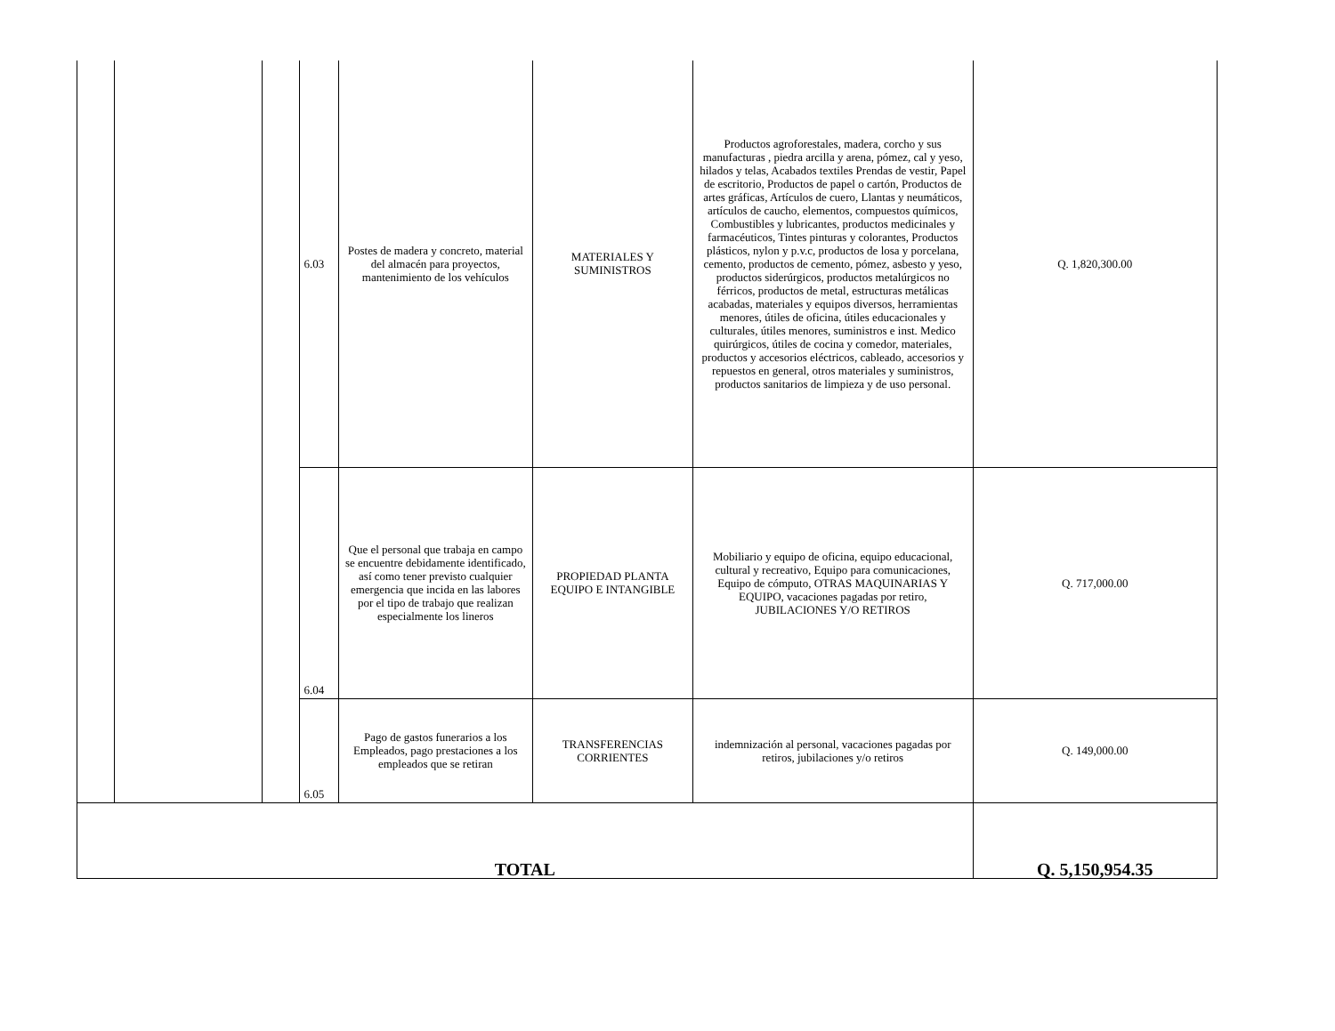| | | | 6.03 | Postes de madera y concreto, material del almacén para proyectos, mantenimiento de los vehículos | MATERIALES Y SUMINISTROS | Productos agroforestales, madera, corcho y sus manufacturas , piedra arcilla y arena, pómez, cal y yeso, hilados y telas, Acabados textiles Prendas de vestir, Papel de escritorio, Productos de papel o cartón, Productos de artes gráficas, Artículos de cuero, Llantas y neumáticos, artículos de caucho, elementos, compuestos químicos, Combustibles y lubricantes, productos medicinales y farmacéuticos, Tintes pinturas y colorantes, Productos plásticos, nylon y p.v.c, productos de losa y porcelana, cemento, productos de cemento, pómez, asbesto y yeso, productos siderúrgicos, productos metalúrgicos no férricos, productos de metal, estructuras metálicas acabadas, materiales y equipos diversos, herramientas menores, útiles de oficina, útiles educacionales y culturales, útiles menores, suministros e inst. Medico quirúrgicos, útiles de cocina y comedor, materiales, productos y accesorios eléctricos, cableado, accesorios y repuestos en general, otros materiales y suministros, productos sanitarios de limpieza y de uso personal. | Q. 1,820,300.00 |
| | | | 6.04 | Que el personal que trabaja en campo se encuentre debidamente identificado, así como tener previsto cualquier emergencia que incida en las labores por el tipo de trabajo que realizan especialmente los lineros | PROPIEDAD PLANTA EQUIPO E INTANGIBLE | Mobiliario y equipo de oficina, equipo educacional, cultural y recreativo, Equipo para comunicaciones, Equipo de cómputo, OTRAS MAQUINARIAS Y EQUIPO, vacaciones pagadas por retiro, JUBILACIONES Y/O RETIROS | Q. 717,000.00 |
| | | | 6.05 | Pago de gastos funerarios a los Empleados, pago prestaciones a los empleados que se retiran | TRANSFERENCIAS CORRIENTES | indemnización al personal, vacaciones pagadas por retiros, jubilaciones y/o retiros | Q. 149,000.00 |
| TOTAL | | | | | | | Q. 5,150,954.35 |